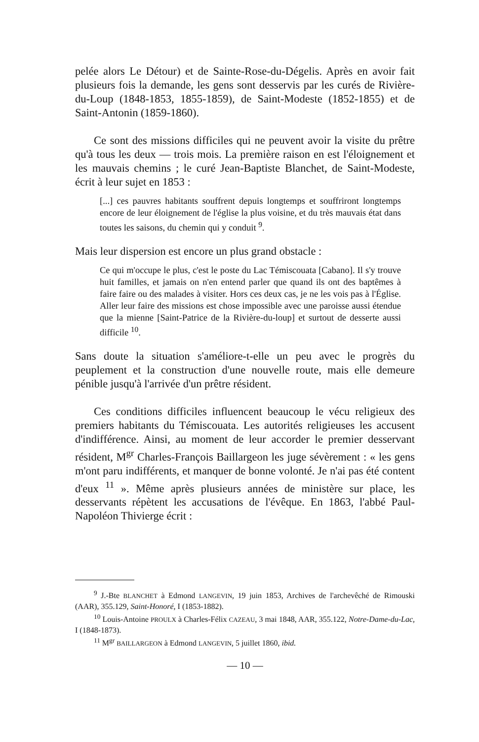pelée alors Le Détour) et de Sainte-Rose-du-Dégelis. Après en avoir fait plusieurs fois la demande, les gens sont desservis par les curés de Rivière-du-Loup (1848-1853, 1855-1859), de Saint-Modeste (1852-1855) et de Saint-Antonin (1859-1860).
Ce sont des missions difficiles qui ne peuvent avoir la visite du prêtre qu'à tous les deux — trois mois. La première raison en est l'éloignement et les mauvais chemins ; le curé Jean-Baptiste Blanchet, de Saint-Modeste, écrit à leur sujet en 1853 :
[...] ces pauvres habitants souffrent depuis longtemps et souffriront longtemps encore de leur éloignement de l'église la plus voisine, et du très mauvais état dans toutes les saisons, du chemin qui y conduit <sup>9</sup>.
Mais leur dispersion est encore un plus grand obstacle :
Ce qui m'occupe le plus, c'est le poste du Lac Témiscouata [Cabano]. Il s'y trouve huit familles, et jamais on n'en entend parler que quand ils ont des baptêmes à faire faire ou des malades à visiter. Hors ces deux cas, je ne les vois pas à l'Église. Aller leur faire des missions est chose impossible avec une paroisse aussi étendue que la mienne [Saint-Patrice de la Rivière-du-loup] et surtout de desserte aussi difficile <sup>10</sup>.
Sans doute la situation s'améliore-t-elle un peu avec le progrès du peuplement et la construction d'une nouvelle route, mais elle demeure pénible jusqu'à l'arrivée d'un prêtre résident.
Ces conditions difficiles influencent beaucoup le vécu religieux des premiers habitants du Témiscouata. Les autorités religieuses les accusent d'indifférence. Ainsi, au moment de leur accorder le premier desservant résident, M<sup>gr</sup> Charles-François Baillargeon les juge sévèrement : « les gens m'ont paru indifférents, et manquer de bonne volonté. Je n'ai pas été content d'eux <sup>11</sup> ». Même après plusieurs années de ministère sur place, les desservants répètent les accusations de l'évêque. En 1863, l'abbé Paul-Napoléon Thivierge écrit :
<sup>9</sup> J.-Bte BLANCHET à Edmond LANGEVIN, 19 juin 1853, Archives de l'archevêché de Rimouski (AAR), 355.129, Saint-Honoré, I (1853-1882).
<sup>10</sup> Louis-Antoine PROULX à Charles-Félix CAZEAU, 3 mai 1848, AAR, 355.122, Notre-Dame-du-Lac, I (1848-1873).
<sup>11</sup> M<sup>gr</sup> BAILLARGEON à Edmond LANGEVIN, 5 juillet 1860, ibid.
— 10 —